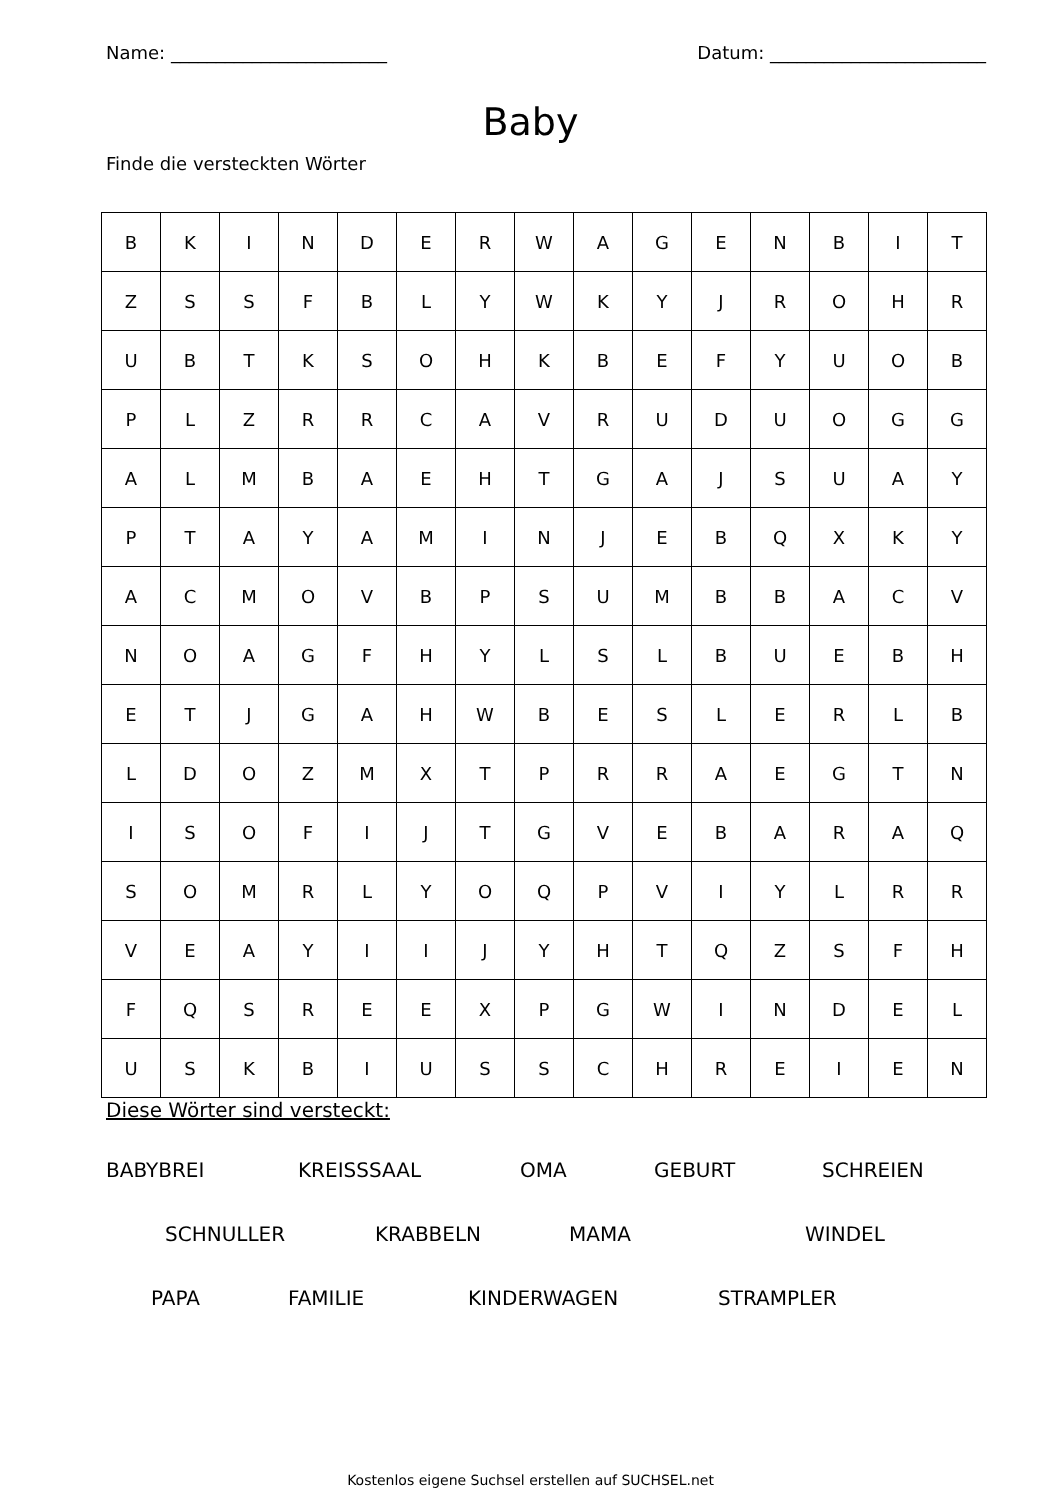Name: ________________________ Datum: ________________________
Baby
Finde die versteckten Wörter
| B | K | I | N | D | E | R | W | A | G | E | N | B | I | T |
| Z | S | S | F | B | L | Y | W | K | Y | J | R | O | H | R |
| U | B | T | K | S | O | H | K | B | E | F | Y | U | O | B |
| P | L | Z | R | R | C | A | V | R | U | D | U | O | G | G |
| A | L | M | B | A | E | H | T | G | A | J | S | U | A | Y |
| P | T | A | Y | A | M | I | N | J | E | B | Q | X | K | Y |
| A | C | M | O | V | B | P | S | U | M | B | B | A | C | V |
| N | O | A | G | F | H | Y | L | S | L | B | U | E | B | H |
| E | T | J | G | A | H | W | B | E | S | L | E | R | L | B |
| L | D | O | Z | M | X | T | P | R | R | A | E | G | T | N |
| I | S | O | F | I | J | T | G | V | E | B | A | R | A | Q |
| S | O | M | R | L | Y | O | Q | P | V | I | Y | L | R | R |
| V | E | A | Y | I | I | J | Y | H | T | Q | Z | S | F | H |
| F | Q | S | R | E | E | X | P | G | W | I | N | D | E | L |
| U | S | K | B | I | U | S | S | C | H | R | E | I | E | N |
Diese Wörter sind versteckt:
BABYBREI KREISSSAAL OMA GEBURT SCHREIEN
SCHNULLER KRABBELN MAMA WINDEL
PAPA FAMILIE KINDERWAGEN STRAMPLER
Kostenlos eigene Suchsel erstellen auf SUCHSEL.net